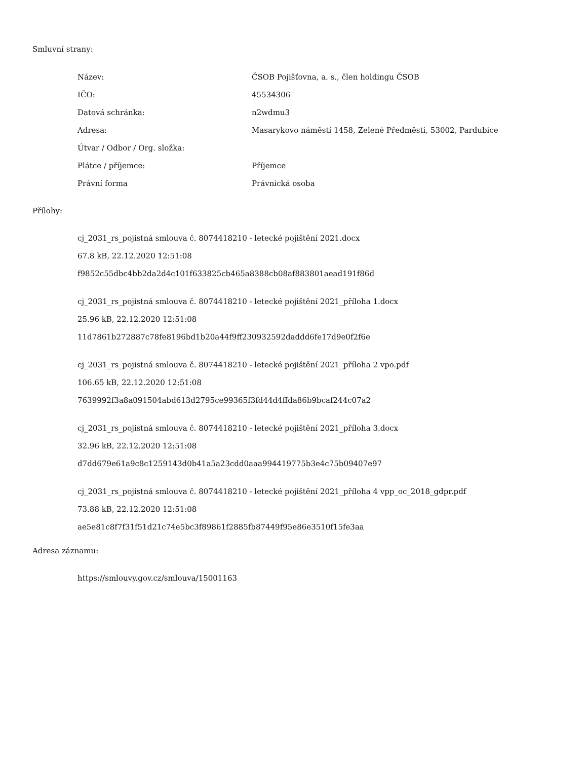Smluvní strany:
| Název: | ČSOB Pojišťovna, a. s., člen holdingu ČSOB |
| IČO: | 45534306 |
| Datová schránka: | n2wdmu3 |
| Adresa: | Masarykovo náměstí 1458, Zelené Předměstí, 53002, Pardubice |
| Útvar / Odbor / Org. složka: | |
| Plátce / příjemce: | Příjemce |
| Právní forma | Právnická osoba |
Přílohy:
cj_2031_rs_pojistná smlouva č. 8074418210 - letecké pojištění 2021.docx
67.8 kB, 22.12.2020 12:51:08
f9852c55dbc4bb2da2d4c101f633825cb465a8388cb08af883801aead191f86d
cj_2031_rs_pojistná smlouva č. 8074418210 - letecké pojištění 2021_příloha 1.docx
25.96 kB, 22.12.2020 12:51:08
11d7861b272887c78fe8196bd1b20a44f9ff230932592daddd6fe17d9e0f2f6e
cj_2031_rs_pojistná smlouva č. 8074418210 - letecké pojištění 2021_příloha 2 vpo.pdf
106.65 kB, 22.12.2020 12:51:08
7639992f3a8a091504abd613d2795ce99365f3fd44d4ffda86b9bcaf244c07a2
cj_2031_rs_pojistná smlouva č. 8074418210 - letecké pojištění 2021_příloha 3.docx
32.96 kB, 22.12.2020 12:51:08
d7dd679e61a9c8c1259143d0b41a5a23cdd0aaa994419775b3e4c75b09407e97
cj_2031_rs_pojistná smlouva č. 8074418210 - letecké pojištění 2021_příloha 4 vpp_oc_2018_gdpr.pdf
73.88 kB, 22.12.2020 12:51:08
ae5e81c8f7f31f51d21c74e5bc3f89861f2885fb87449f95e86e3510f15fe3aa
Adresa záznamu:
https://smlouvy.gov.cz/smlouva/15001163